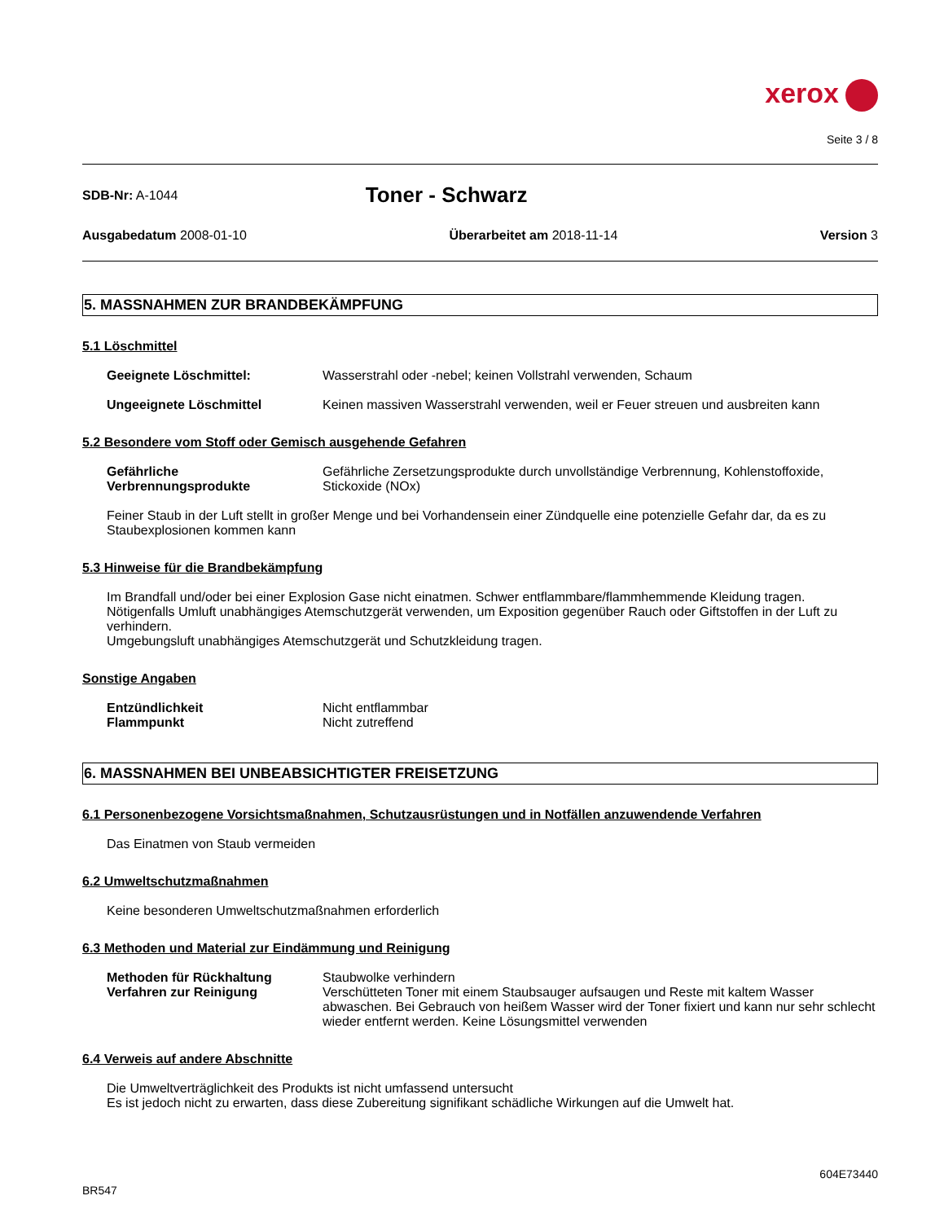xerox
Seite 3 / 8
SDB-Nr: A-1044
Toner - Schwarz
Ausgabedatum 2008-01-10 Überarbeitet am 2018-11-14 Version 3
5. MASSNAHMEN ZUR BRANDBEKÄMPFUNG
5.1 Löschmittel
Geeignete Löschmittel: Wasserstrahl oder -nebel; keinen Vollstrahl verwenden, Schaum
Ungeeignete Löschmittel Keinen massiven Wasserstrahl verwenden, weil er Feuer streuen und ausbreiten kann
5.2 Besondere vom Stoff oder Gemisch ausgehende Gefahren
Gefährliche Verbrennungsprodukte
Gefährliche Zersetzungsprodukte durch unvollständige Verbrennung, Kohlenstoffoxide, Stickoxide (NOx)
Feiner Staub in der Luft stellt in großer Menge und bei Vorhandensein einer Zündquelle eine potenzielle Gefahr dar, da es zu Staubexplosionen kommen kann
5.3 Hinweise für die Brandbekämpfung
Im Brandfall und/oder bei einer Explosion Gase nicht einatmen. Schwer entflammbare/flammhemmende Kleidung tragen.
Nötigenfalls Umluft unabhängiges Atemschutzgerät verwenden, um Exposition gegenüber Rauch oder Giftstoffen in der Luft zu verhindern.
Umgebungsluft unabhängiges Atemschutzgerät und Schutzkleidung tragen.
Sonstige Angaben
Entzündlichkeit Nicht entflammbar
Flammpunkt Nicht zutreffend
6. MASSNAHMEN BEI UNBEABSICHTIGTER FREISETZUNG
6.1 Personenbezogene Vorsichtsmaßnahmen, Schutzausrüstungen und in Notfällen anzuwendende Verfahren
Das Einatmen von Staub vermeiden
6.2 Umweltschutzmaßnahmen
Keine besonderen Umweltschutzmaßnahmen erforderlich
6.3 Methoden und Material zur Eindämmung und Reinigung
Methoden für Rückhaltung Staubwolke verhindern
Verfahren zur Reinigung Verschütteten Toner mit einem Staubsauger aufsaugen und Reste mit kaltem Wasser abwaschen. Bei Gebrauch von heißem Wasser wird der Toner fixiert und kann nur sehr schlecht wieder entfernt werden. Keine Lösungsmittel verwenden
6.4 Verweis auf andere Abschnitte
Die Umweltverträglichkeit des Produkts ist nicht umfassend untersucht
Es ist jedoch nicht zu erwarten, dass diese Zubereitung signifikant schädliche Wirkungen auf die Umwelt hat.
BR547
604E73440